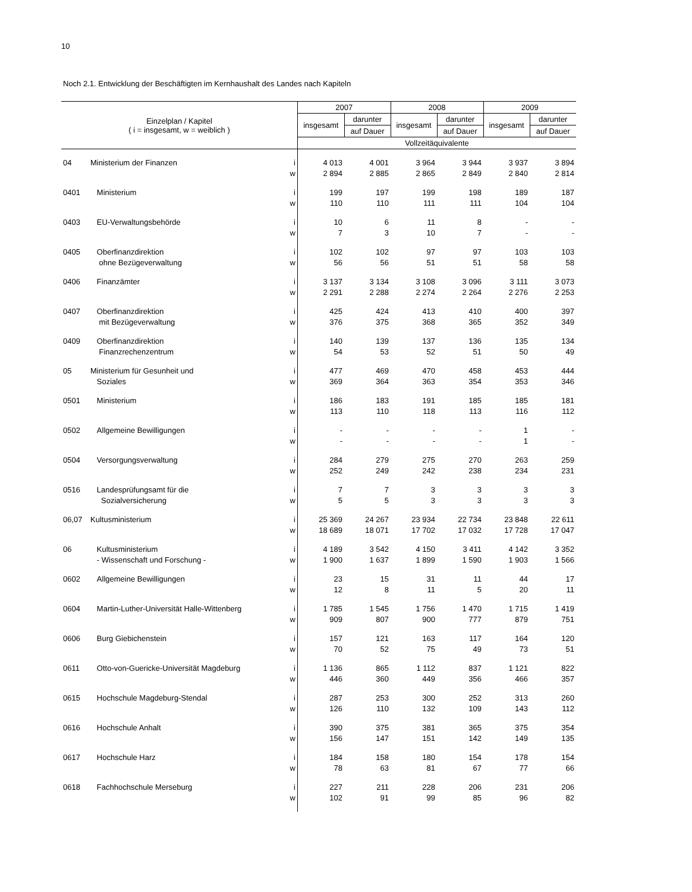10
Noch 2.1. Entwicklung der Beschäftigten im Kernhaushalt des Landes nach Kapiteln
| Einzelplan / Kapitel ( i = insgesamt, w = weiblich ) | | | 2007 | | 2008 | | 2009 | |
| --- | --- | --- | --- | --- | --- | --- | --- | --- |
| | | | insgesamt | darunter | insgesamt | darunter | insgesamt | darunter |
| | | | | auf Dauer | | auf Dauer | | auf Dauer |
| | | | Vollzeitäquivalente | | | | | |
| 04 | Ministerium der Finanzen | i | 4 013 | 4 001 | 3 964 | 3 944 | 3 937 | 3 894 |
| | | w | 2 894 | 2 885 | 2 865 | 2 849 | 2 840 | 2 814 |
| 0401 | Ministerium | i | 199 | 197 | 199 | 198 | 189 | 187 |
| | | w | 110 | 110 | 111 | 111 | 104 | 104 |
| 0403 | EU-Verwaltungsbehörde | i | 10 | 6 | 11 | 8 | - | - |
| | | w | 7 | 3 | 10 | 7 | - | - |
| 0405 | Oberfinanzdirektion | i | 102 | 102 | 97 | 97 | 103 | 103 |
| | ohne Bezügeverwaltung | w | 56 | 56 | 51 | 51 | 58 | 58 |
| 0406 | Finanzämter | i | 3 137 | 3 134 | 3 108 | 3 096 | 3 111 | 3 073 |
| | | w | 2 291 | 2 288 | 2 274 | 2 264 | 2 276 | 2 253 |
| 0407 | Oberfinanzdirektion | i | 425 | 424 | 413 | 410 | 400 | 397 |
| | mit Bezügeverwaltung | w | 376 | 375 | 368 | 365 | 352 | 349 |
| 0409 | Oberfinanzdirektion | i | 140 | 139 | 137 | 136 | 135 | 134 |
| | Finanzrechenzentrum | w | 54 | 53 | 52 | 51 | 50 | 49 |
| 05 | Ministerium für Gesunheit und | i | 477 | 469 | 470 | 458 | 453 | 444 |
| | Soziales | w | 369 | 364 | 363 | 354 | 353 | 346 |
| 0501 | Ministerium | i | 186 | 183 | 191 | 185 | 185 | 181 |
| | | w | 113 | 110 | 118 | 113 | 116 | 112 |
| 0502 | Allgemeine Bewilligungen | i | - | - | - | - | 1 | - |
| | | w | - | - | - | - | 1 | - |
| 0504 | Versorgungsverwaltung | i | 284 | 279 | 275 | 270 | 263 | 259 |
| | | w | 252 | 249 | 242 | 238 | 234 | 231 |
| 0516 | Landesprüfungsamt für die | i | 7 | 7 | 3 | 3 | 3 | 3 |
| | Sozialversicherung | w | 5 | 5 | 3 | 3 | 3 | 3 |
| 06,07 | Kultusministerium | i | 25 369 | 24 267 | 23 934 | 22 734 | 23 848 | 22 611 |
| | | w | 18 689 | 18 071 | 17 702 | 17 032 | 17 728 | 17 047 |
| 06 | Kultusministerium | i | 4 189 | 3 542 | 4 150 | 3 411 | 4 142 | 3 352 |
| | - Wissenschaft und Forschung - | w | 1 900 | 1 637 | 1 899 | 1 590 | 1 903 | 1 566 |
| 0602 | Allgemeine Bewilligungen | i | 23 | 15 | 31 | 11 | 44 | 17 |
| | | w | 12 | 8 | 11 | 5 | 20 | 11 |
| 0604 | Martin-Luther-Universität Halle-Wittenberg | i | 1 785 | 1 545 | 1 756 | 1 470 | 1 715 | 1 419 |
| | | w | 909 | 807 | 900 | 777 | 879 | 751 |
| 0606 | Burg Giebichenstein | i | 157 | 121 | 163 | 117 | 164 | 120 |
| | | w | 70 | 52 | 75 | 49 | 73 | 51 |
| 0611 | Otto-von-Guericke-Universität Magdeburg | i | 1 136 | 865 | 1 112 | 837 | 1 121 | 822 |
| | | w | 446 | 360 | 449 | 356 | 466 | 357 |
| 0615 | Hochschule Magdeburg-Stendal | i | 287 | 253 | 300 | 252 | 313 | 260 |
| | | w | 126 | 110 | 132 | 109 | 143 | 112 |
| 0616 | Hochschule Anhalt | i | 390 | 375 | 381 | 365 | 375 | 354 |
| | | w | 156 | 147 | 151 | 142 | 149 | 135 |
| 0617 | Hochschule Harz | i | 184 | 158 | 180 | 154 | 178 | 154 |
| | | w | 78 | 63 | 81 | 67 | 77 | 66 |
| 0618 | Fachhochschule Merseburg | i | 227 | 211 | 228 | 206 | 231 | 206 |
| | | w | 102 | 91 | 99 | 85 | 96 | 82 |